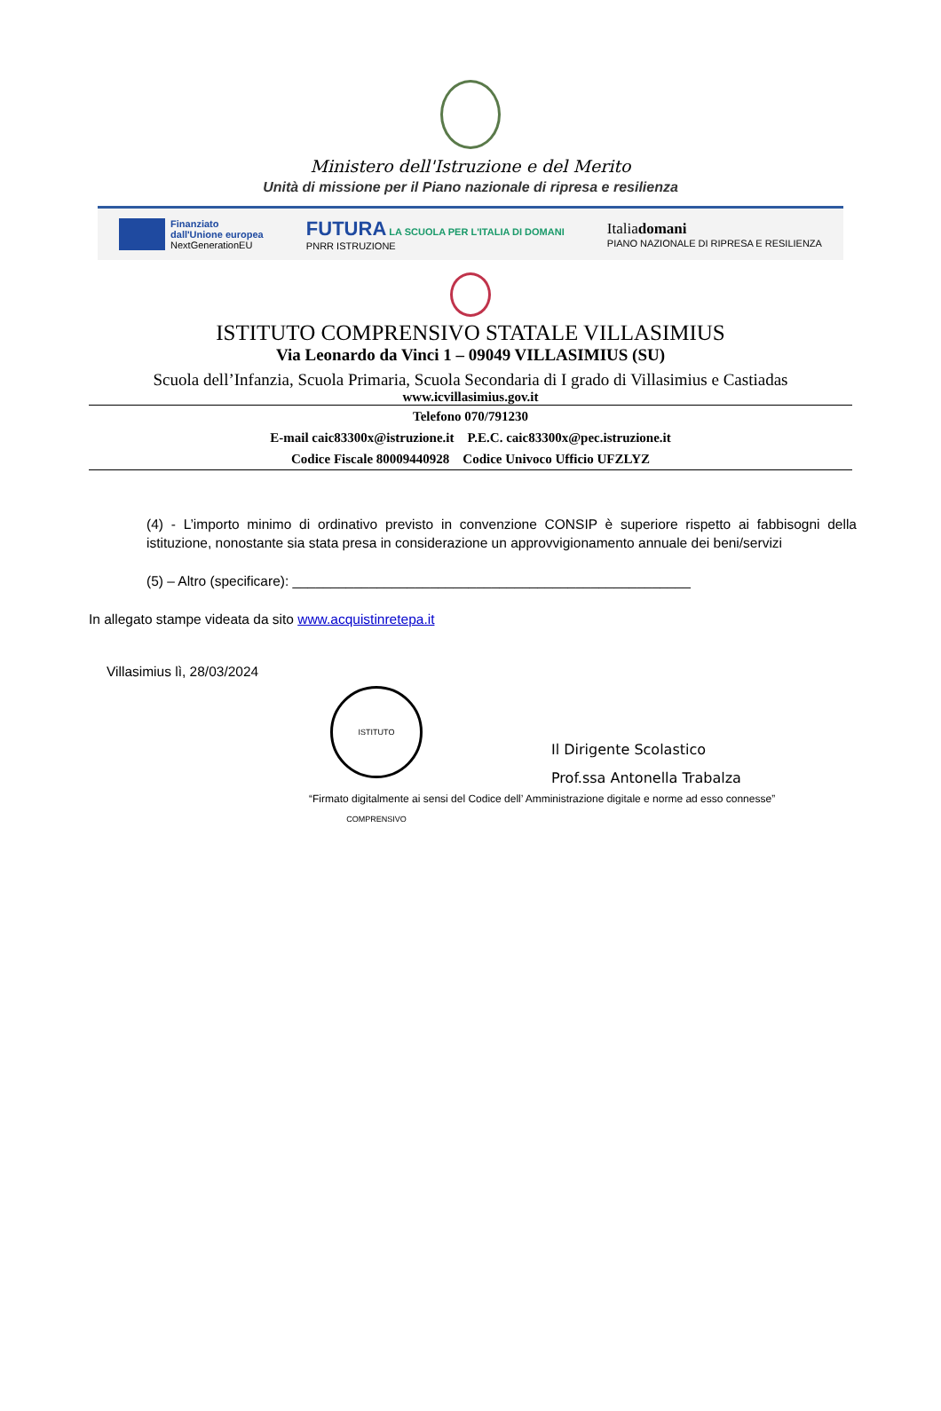Ministero dell'Istruzione e del Merito
Unità di missione per il Piano nazionale di ripresa e resilienza
Finanziato
dall'Unione europea
NextGenerationEU
FUTURA LA SCUOLA PER L'ITALIA DI DOMANI
PNRR ISTRUZIONE
Italiadomani
PIANO NAZIONALE DI RIPRESA E RESILIENZA
ISTITUTO COMPRENSIVO STATALE VILLASIMIUS
Via Leonardo da Vinci 1 – 09049 VILLASIMIUS (SU)
Scuola dell’Infanzia, Scuola Primaria, Scuola Secondaria di I grado di Villasimius e Castiadas
www.icvillasimius.gov.it
Telefono 070/791230
E-mail caic83300x@istruzione.it P.E.C. caic83300x@pec.istruzione.it
Codice Fiscale 80009440928 Codice Univoco Ufficio UFZLYZ
(4) - L’importo minimo di ordinativo previsto in convenzione CONSIP è superiore rispetto ai fabbisogni della istituzione, nonostante sia stata presa in considerazione un approvvigionamento annuale dei beni/servizi
(5) – Altro (specificare): ____________________________________________________
In allegato stampe videata da sito www.acquistinretepa.it
Villasimius lì, 28/03/2024
ISTITUTO COMPRENSIVO
Il Dirigente Scolastico
Prof.ssa Antonella Trabalza
“Firmato digitalmente ai sensi del Codice dell’ Amministrazione digitale e norme ad esso connesse”